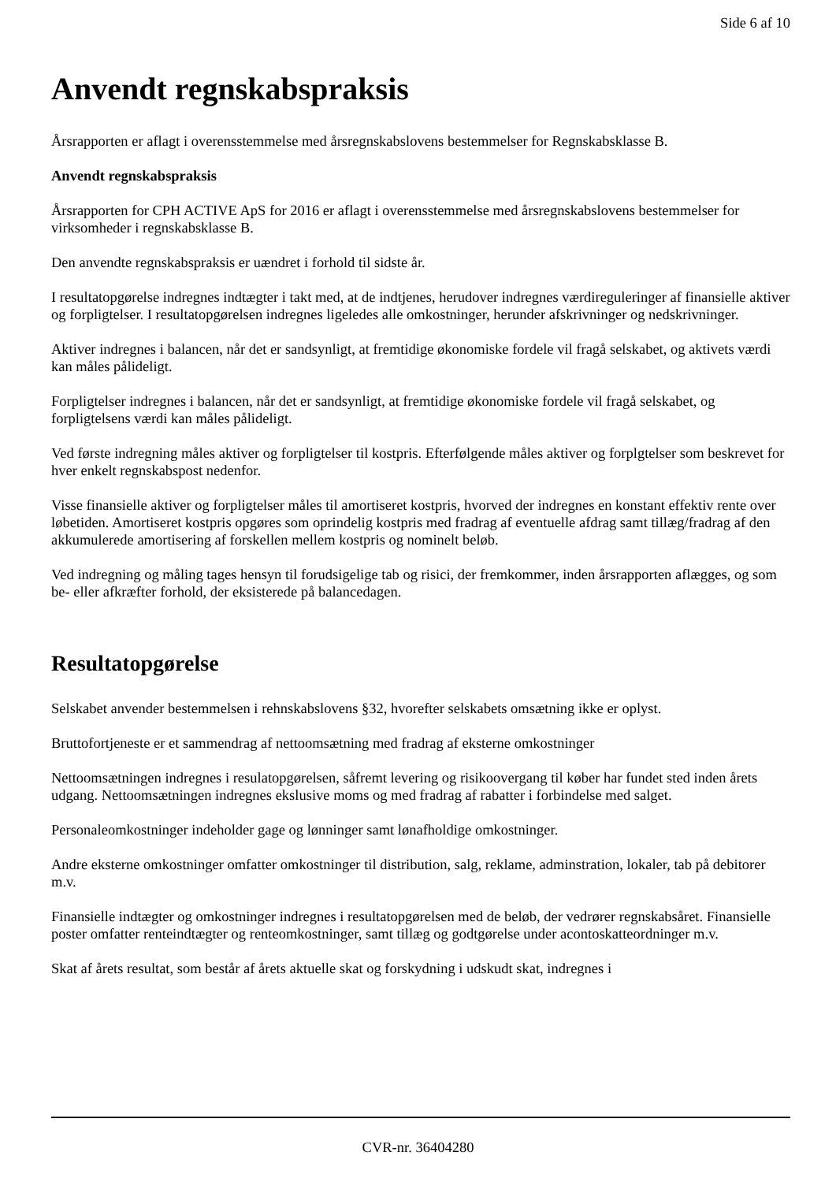Side 6 af 10
Anvendt regnskabspraksis
Årsrapporten er aflagt i overensstemmelse med årsregnskabslovens bestemmelser for Regnskabsklasse B.
Anvendt regnskabspraksis
Årsrapporten for CPH ACTIVE ApS for 2016 er aflagt i overensstemmelse med årsregnskabslovens bestemmelser for virksomheder i regnskabsklasse B.
Den anvendte regnskabspraksis er uændret i forhold til sidste år.
I resultatopgørelse indregnes indtægter i takt med, at de indtjenes, herudover indregnes værdireguleringer af finansielle aktiver og forpligtelser. I resultatopgørelsen indregnes ligeledes alle omkostninger, herunder afskrivninger og nedskrivninger.
Aktiver indregnes i balancen, når det er sandsynligt, at fremtidige økonomiske fordele vil fragå selskabet, og aktivets værdi kan måles pålideligt.
Forpligtelser indregnes i balancen, når det er sandsynligt, at fremtidige økonomiske fordele vil fragå selskabet, og forpligtelsens værdi kan måles pålideligt.
Ved første indregning måles aktiver og forpligtelser til kostpris. Efterfølgende måles aktiver og forplgtelser som beskrevet for hver enkelt regnskabspost nedenfor.
Visse finansielle aktiver og forpligtelser måles til amortiseret kostpris, hvorved der indregnes en konstant effektiv rente over løbetiden. Amortiseret kostpris opgøres som oprindelig kostpris med fradrag af eventuelle afdrag samt tillæg/fradrag af den akkumulerede amortisering af forskellen mellem kostpris og nominelt beløb.
Ved indregning og måling tages hensyn til forudsigelige tab og risici, der fremkommer, inden årsrapporten aflægges, og som be- eller afkræfter forhold, der eksisterede på balancedagen.
Resultatopgørelse
Selskabet anvender bestemmelsen i rehnskabslovens §32, hvorefter selskabets omsætning ikke er oplyst.
Bruttofortjeneste er et sammendrag af nettoomsætning med fradrag af eksterne omkostninger
Nettoomsætningen indregnes i resulatopgørelsen, såfremt levering og risikoovergang til køber har fundet sted inden årets udgang. Nettoomsætningen indregnes ekslusive moms og med fradrag af rabatter i forbindelse med salget.
Personaleomkostninger indeholder gage og lønninger samt lønafholdige omkostninger.
Andre eksterne omkostninger omfatter omkostninger til distribution, salg, reklame, adminstration, lokaler, tab på debitorer m.v.
Finansielle indtægter og omkostninger indregnes i resultatopgørelsen med de beløb, der vedrører regnskabsåret. Finansielle poster omfatter renteindtægter og renteomkostninger, samt tillæg og godtgørelse under acontoskatteordninger m.v.
Skat af årets resultat, som består af årets aktuelle skat og forskydning i udskudt skat, indregnes i
CVR-nr. 36404280